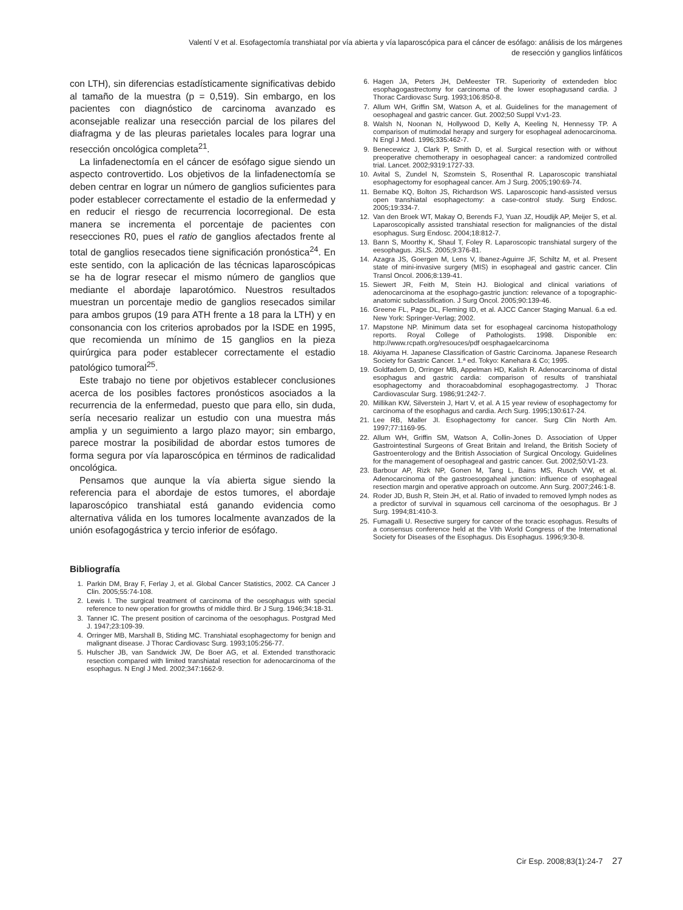Valentí V et al. Esofagectomía transhiatal por vía abierta y vía laparoscópica para el cáncer de esófago: análisis de los márgenes
de resección y ganglios linfáticos
con LTH), sin diferencias estadísticamente significativas debido al tamaño de la muestra (p = 0,519). Sin embargo, en los pacientes con diagnóstico de carcinoma avanzado es aconsejable realizar una resección parcial de los pilares del diafragma y de las pleuras parietales locales para lograr una resección oncológica completa<sup>21</sup>.
La linfadenectomía en el cáncer de esófago sigue siendo un aspecto controvertido. Los objetivos de la linfadenectomía se deben centrar en lograr un número de ganglios suficientes para poder establecer correctamente el estadio de la enfermedad y en reducir el riesgo de recurrencia locorregional. De esta manera se incrementa el porcentaje de pacientes con resecciones R0, pues el ratio de ganglios afectados frente al total de ganglios resecados tiene significación pronóstica<sup>24</sup>. En este sentido, con la aplicación de las técnicas laparoscópicas se ha de lograr resecar el mismo número de ganglios que mediante el abordaje laparotómico. Nuestros resultados muestran un porcentaje medio de ganglios resecados similar para ambos grupos (19 para ATH frente a 18 para la LTH) y en consonancia con los criterios aprobados por la ISDE en 1995, que recomienda un mínimo de 15 ganglios en la pieza quirúrgica para poder establecer correctamente el estadio patológico tumoral<sup>25</sup>.
Este trabajo no tiene por objetivos establecer conclusiones acerca de los posibles factores pronósticos asociados a la recurrencia de la enfermedad, puesto que para ello, sin duda, sería necesario realizar un estudio con una muestra más amplia y un seguimiento a largo plazo mayor; sin embargo, parece mostrar la posibilidad de abordar estos tumores de forma segura por vía laparoscópica en términos de radicalidad oncológica.
Pensamos que aunque la vía abierta sigue siendo la referencia para el abordaje de estos tumores, el abordaje laparoscópico transhiatal está ganando evidencia como alternativa válida en los tumores localmente avanzados de la unión esofagogástrica y tercio inferior de esófago.
Bibliografía
1. Parkin DM, Bray F, Ferlay J, et al. Global Cancer Statistics, 2002. CA Cancer J Clin. 2005;55:74-108.
2. Lewis I. The surgical treatment of carcinoma of the oesophagus with special reference to new operation for growths of middle third. Br J Surg. 1946;34:18-31.
3. Tanner IC. The present position of carcinoma of the oesophagus. Postgrad Med J. 1947;23:109-39.
4. Orringer MB, Marshall B, Stiding MC. Transhiatal esophagectomy for benign and malignant disease. J Thorac Cardiovasc Surg. 1993;105:256-77.
5. Hulscher JB, van Sandwick JW, De Boer AG, et al. Extended transthoracic resection compared with limited transhiatal resection for adenocarcinoma of the esophagus. N Engl J Med. 2002;347:1662-9.
6. Hagen JA, Peters JH, DeMeester TR. Superiority of extendeden bloc esophagogastrectomy for carcinoma of the lower esophagusand cardia. J Thorac Cardiovasc Surg. 1993;106:850-8.
7. Allum WH, Griffin SM, Watson A, et al. Guidelines for the management of oesophageal and gastric cancer. Gut. 2002;50 Suppl V:v1-23.
8. Walsh N, Noonan N, Hollywood D, Kelly A, Keeling N, Hennessy TP. A comparison of mutimodal herapy and surgery for esophageal adenocarcinoma. N Engl J Med. 1996;335:462-7.
9. Benecewicz J, Clark P, Smith D, et al. Surgical resection with or without preoperative chemotherapy in oesophageal cancer: a randomized controlled trial. Lancet. 2002;9319:1727-33.
10. Avital S, Zundel N, Szomstein S, Rosenthal R. Laparoscopic transhiatal esophagectomy for esophageal cancer. Am J Surg. 2005;190:69-74.
11. Bernabe KQ, Bolton JS, Richardson WS. Laparoscopic hand-assisted versus open transhiatal esophagectomy: a case-control study. Surg Endosc. 2005;19:334-7.
12. Van den Broek WT, Makay O, Berends FJ, Yuan JZ, Houdijk AP, Meijer S, et al. Laparoscopically assisted transhiatal resection for malignancies of the distal esophagus. Surg Endosc. 2004;18:812-7.
13. Bann S, Moorthy K, Shaul T, Foley R. Laparoscopic transhiatal surgery of the eesophagus. JSLS. 2005;9:376-81.
14. Azagra JS, Goergen M, Lens V, Ibanez-Aguirre JF, Schiltz M, et al. Present state of mini-invasive surgery (MIS) in esophageal and gastric cancer. Clin Transl Oncol. 2006;8:139-41.
15. Siewert JR, Feith M, Stein HJ. Biological and clinical variations of adenocarcinoma at the esophago-gastric junction: relevance of a topographic-anatomic subclassification. J Surg Oncol. 2005;90:139-46.
16. Greene FL, Page DL, Fleming ID, et al. AJCC Cancer Staging Manual. 6.a ed. New York: Springer-Verlag; 2002.
17. Mapstone NP. Minimum data set for esophageal carcinoma histopathology reports. Royal College of Pathologists. 1998. Disponible en: http://www.rcpath.org/resouces/pdf oesphagaelcarcinoma
18. Akiyama H. Japanese Classification of Gastric Carcinoma. Japanese Research Society for Gastric Cancer. 1.ª ed. Tokyo: Kanehara & Co; 1995.
19. Goldfadem D, Orringer MB, Appelman HD, Kalish R. Adenocarcinoma of distal esophagus and gastric cardia: comparison of results of transhiatal esophagectomy and thoracoabdominal esophagogastrectomy. J Thorac Cardiovascular Surg. 1986;91:242-7.
20. Millikan KW, Silverstein J, Hart V, et al. A 15 year review of esophagectomy for carcinoma of the esophagus and cardia. Arch Surg. 1995;130:617-24.
21. Lee RB, Maller JI. Esophagectomy for cancer. Surg Clin North Am. 1997;77:1169-95.
22. Allum WH, Griffin SM, Watson A, Collin-Jones D. Association of Upper Gastrointestinal Surgeons of Great Britain and Ireland, the British Society of Gastroenterology and the British Association of Surgical Oncology. Guidelines for the management of oesophageal and gastric cancer. Gut. 2002;50:V1-23.
23. Barbour AP, Rizk NP, Gonen M, Tang L, Bains MS, Rusch VW, et al. Adenocarcinoma of the gastroesopgaheal junction: influence of esophageal resection margin and operative approach on outcome. Ann Surg. 2007;246:1-8.
24. Roder JD, Bush R, Stein JH, et al. Ratio of invaded to removed lymph nodes as a predictor of survival in squamous cell carcinoma of the oesophagus. Br J Surg. 1994;81:410-3.
25. Fumagalli U. Resective surgery for cancer of the toracic esophagus. Results of a consensus conference held at the VIth World Congress of the International Society for Diseases of the Esophagus. Dis Esophagus. 1996;9:30-8.
Cir Esp. 2008;83(1):24-7 27